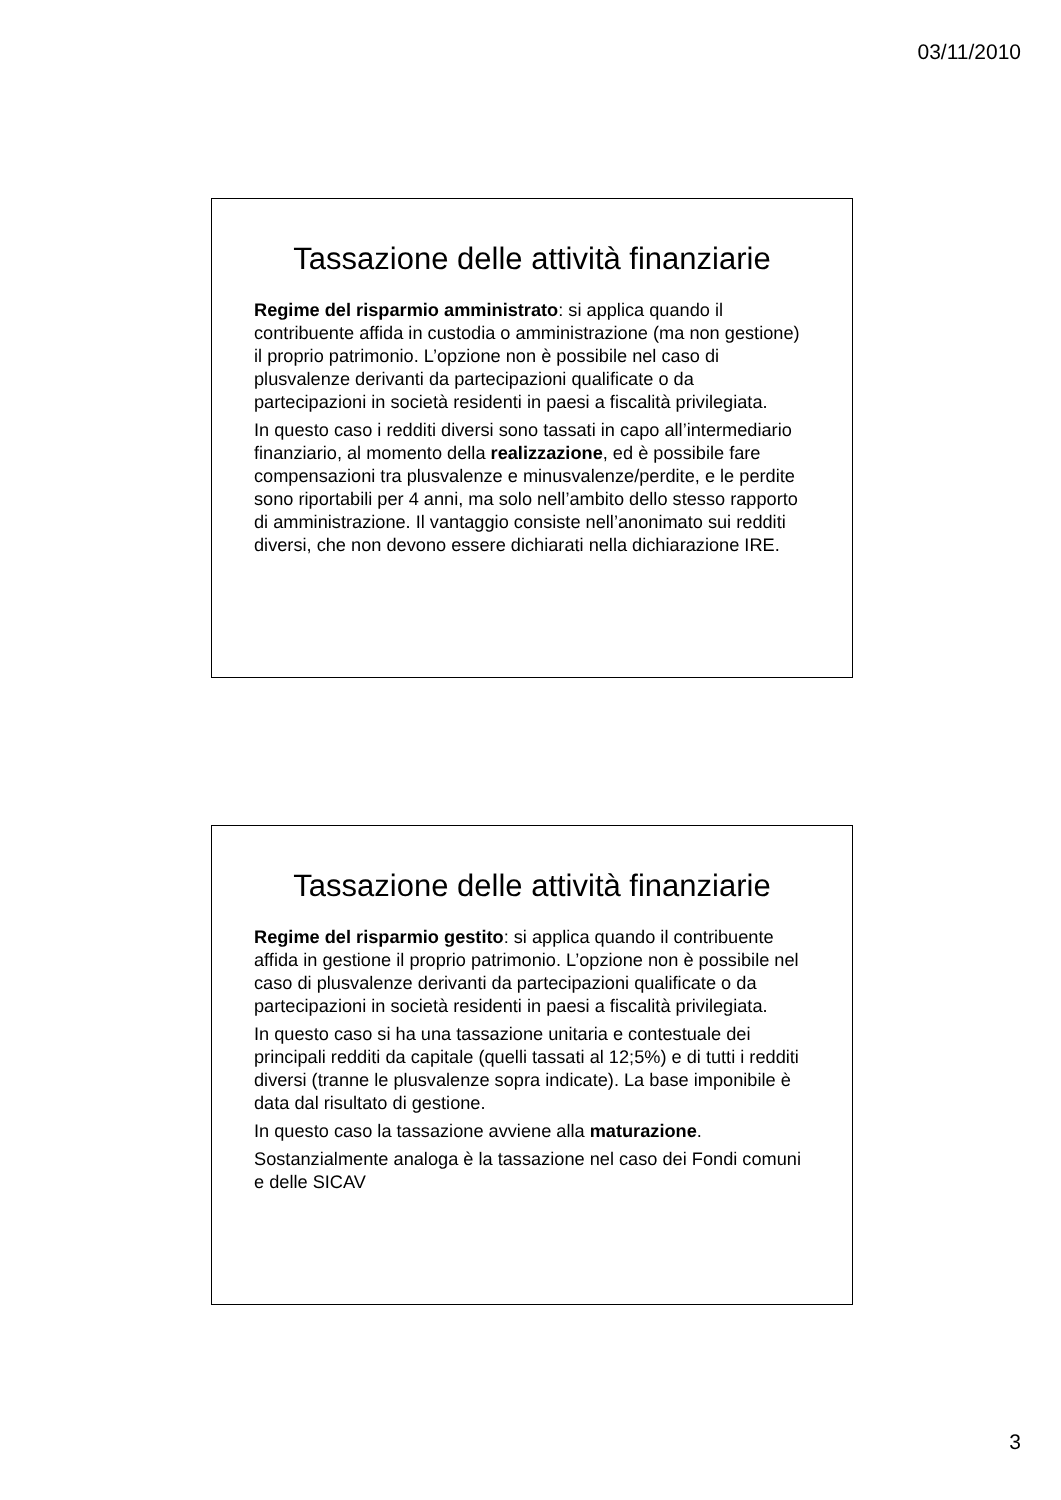03/11/2010
Tassazione delle attività finanziarie
Regime del risparmio amministrato: si applica quando il contribuente affida in custodia o amministrazione (ma non gestione) il proprio patrimonio. L’opzione non è possibile nel caso di plusvalenze derivanti da partecipazioni qualificate o da partecipazioni in società residenti in paesi a fiscalità privilegiata.
In questo caso i redditi diversi sono tassati in capo all’intermediario finanziario, al momento della realizzazione, ed è possibile fare compensazioni tra plusvalenze e minusvalenze/perdite, e le perdite sono riportabili per 4 anni, ma solo nell’ambito dello stesso rapporto di amministrazione. Il vantaggio consiste nell’anonimato sui redditi diversi, che non devono essere dichiarati nella dichiarazione IRE.
Tassazione delle attività finanziarie
Regime del risparmio gestito: si applica quando il contribuente affida in gestione il proprio patrimonio. L’opzione non è possibile nel caso di plusvalenze derivanti da partecipazioni qualificate o da partecipazioni in società residenti in paesi a fiscalità privilegiata.
In questo caso si ha una tassazione unitaria e contestuale dei principali redditi da capitale (quelli tassati al 12;5%) e di tutti i redditi diversi (tranne le plusvalenze sopra indicate). La base imponibile è data dal risultato di gestione.
In questo caso la tassazione avviene alla maturazione.
Sostanzialmente analoga è la tassazione nel caso dei Fondi comuni e delle SICAV
3